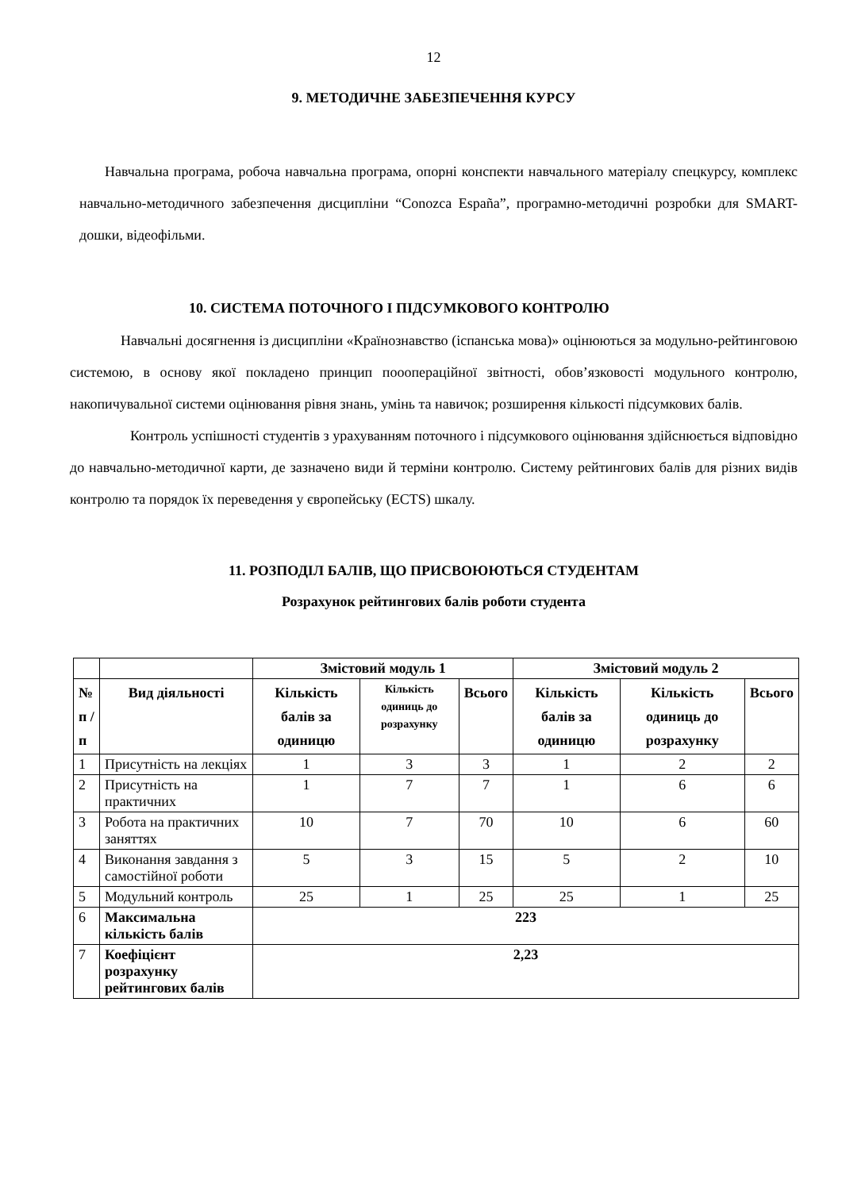12
9. МЕТОДИЧНЕ ЗАБЕЗПЕЧЕННЯ КУРСУ
Навчальна програма, робоча навчальна програма, опорні конспекти навчального матеріалу спецкурсу, комплекс навчально-методичного забезпечення дисципліни “Conozca España”, програмно-методичні розробки для SMART-дошки, відеофільми.
10. СИСТЕМА ПОТОЧНОГО І ПІДСУМКОВОГО КОНТРОЛЮ
Навчальні досягнення із дисципліни «Країнознавство (іспанська мова)» оцінюються за модульно-рейтинговою системою, в основу якої покладено принцип пооопераційної звітності, обов’язковості модульного контролю, накопичувальної системи оцінювання рівня знань, умінь та навичок; розширення кількості підсумкових балів.
Контроль успішності студентів з урахуванням поточного і підсумкового оцінювання здійснюється відповідно до навчально-методичної карти, де зазначено види й терміни контролю. Систему рейтингових балів для різних видів контролю та порядок їх переведення у європейську (ECTS) шкалу.
11. РОЗПОДІЛ БАЛІВ, ЩО ПРИСВОЮЮТЬСЯ СТУДЕНТАМ
Розрахунок рейтингових балів роботи студента
| | | Змістовий модуль 1 | | | Змістовий модуль 2 | | |
| --- | --- | --- | --- | --- | --- | --- | --- |
| № п / п | Вид діяльності | Кількість балів за одиницю | Кількість одиниць до розрахунку | Всього | Кількість балів за одиницю | Кількість одиниць до розрахунку | Всього |
| 1 | Присутність на лекціях | 1 | 3 | 3 | 1 | 2 | 2 |
| 2 | Присутність на практичних | 1 | 7 | 7 | 1 | 6 | 6 |
| 3 | Робота на практичних заняттях | 10 | 7 | 70 | 10 | 6 | 60 |
| 4 | Виконання завдання з самостійної роботи | 5 | 3 | 15 | 5 | 2 | 10 |
| 5 | Модульний контроль | 25 | 1 | 25 | 25 | 1 | 25 |
| 6 | Максимальна кількість балів | 223 | | | | | |
| 7 | Коефіцієнт розрахунку рейтингових балів | 2,23 | | | | | |